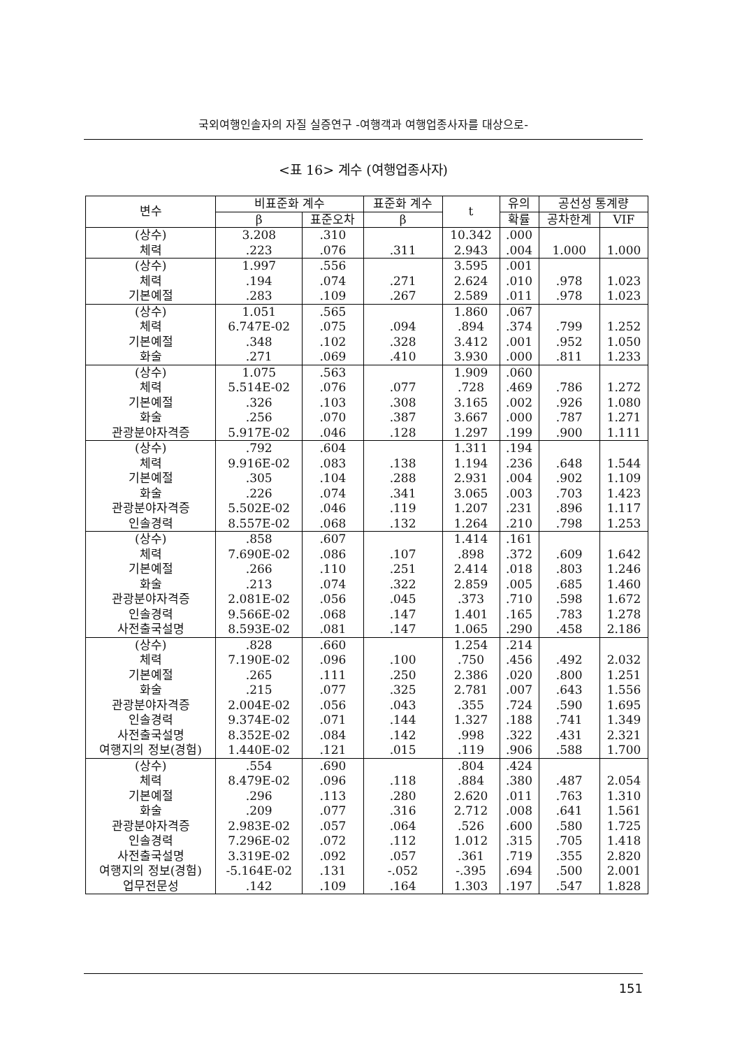국외여행인솔자의 자질 실증연구 -여행객과 여행업종사자를 대상으로-
<표 16> 계수 (여행업종사자)
| 변수 | 비표준화 계수 | | 표준화 계수 | t | 유의 | 공선성 통계량 | |
| --- | --- | --- | --- | --- | --- | --- | --- |
| | β | 표준오차 | β | | 확률 | 공차한계 | VIF |
| (상수) | 3.208 | .310 | | 10.342 | .000 | | |
| 체력 | .223 | .076 | .311 | 2.943 | .004 | 1.000 | 1.000 |
| (상수) | 1.997 | .556 | | 3.595 | .001 | | |
| 체력 | .194 | .074 | .271 | 2.624 | .010 | .978 | 1.023 |
| 기본예절 | .283 | .109 | .267 | 2.589 | .011 | .978 | 1.023 |
| (상수) | 1.051 | .565 | | 1.860 | .067 | | |
| 체력 | 6.747E-02 | .075 | .094 | .894 | .374 | .799 | 1.252 |
| 기본예절 | .348 | .102 | .328 | 3.412 | .001 | .952 | 1.050 |
| 화술 | .271 | .069 | .410 | 3.930 | .000 | .811 | 1.233 |
| (상수) | 1.075 | .563 | | 1.909 | .060 | | |
| 체력 | 5.514E-02 | .076 | .077 | .728 | .469 | .786 | 1.272 |
| 기본예절 | .326 | .103 | .308 | 3.165 | .002 | .926 | 1.080 |
| 화술 | .256 | .070 | .387 | 3.667 | .000 | .787 | 1.271 |
| 관광분야자격증 | 5.917E-02 | .046 | .128 | 1.297 | .199 | .900 | 1.111 |
| (상수) | .792 | .604 | | 1.311 | .194 | | |
| 체력 | 9.916E-02 | .083 | .138 | 1.194 | .236 | .648 | 1.544 |
| 기본예절 | .305 | .104 | .288 | 2.931 | .004 | .902 | 1.109 |
| 화술 | .226 | .074 | .341 | 3.065 | .003 | .703 | 1.423 |
| 관광분야자격증 | 5.502E-02 | .046 | .119 | 1.207 | .231 | .896 | 1.117 |
| 인솔경력 | 8.557E-02 | .068 | .132 | 1.264 | .210 | .798 | 1.253 |
| (상수) | .858 | .607 | | 1.414 | .161 | | |
| 체력 | 7.690E-02 | .086 | .107 | .898 | .372 | .609 | 1.642 |
| 기본예절 | .266 | .110 | .251 | 2.414 | .018 | .803 | 1.246 |
| 화술 | .213 | .074 | .322 | 2.859 | .005 | .685 | 1.460 |
| 관광분야자격증 | 2.081E-02 | .056 | .045 | .373 | .710 | .598 | 1.672 |
| 인솔경력 | 9.566E-02 | .068 | .147 | 1.401 | .165 | .783 | 1.278 |
| 사전출국설명 | 8.593E-02 | .081 | .147 | 1.065 | .290 | .458 | 2.186 |
| (상수) | .828 | .660 | | 1.254 | .214 | | |
| 체력 | 7.190E-02 | .096 | .100 | .750 | .456 | .492 | 2.032 |
| 기본예절 | .265 | .111 | .250 | 2.386 | .020 | .800 | 1.251 |
| 화술 | .215 | .077 | .325 | 2.781 | .007 | .643 | 1.556 |
| 관광분야자격증 | 2.004E-02 | .056 | .043 | .355 | .724 | .590 | 1.695 |
| 인솔경력 | 9.374E-02 | .071 | .144 | 1.327 | .188 | .741 | 1.349 |
| 사전출국설명 | 8.352E-02 | .084 | .142 | .998 | .322 | .431 | 2.321 |
| 여행지의 정보(경험) | 1.440E-02 | .121 | .015 | .119 | .906 | .588 | 1.700 |
| (상수) | .554 | .690 | | .804 | .424 | | |
| 체력 | 8.479E-02 | .096 | .118 | .884 | .380 | .487 | 2.054 |
| 기본예절 | .296 | .113 | .280 | 2.620 | .011 | .763 | 1.310 |
| 화술 | .209 | .077 | .316 | 2.712 | .008 | .641 | 1.561 |
| 관광분야자격증 | 2.983E-02 | .057 | .064 | .526 | .600 | .580 | 1.725 |
| 인솔경력 | 7.296E-02 | .072 | .112 | 1.012 | .315 | .705 | 1.418 |
| 사전출국설명 | 3.319E-02 | .092 | .057 | .361 | .719 | .355 | 2.820 |
| 여행지의 정보(경험) | -5.164E-02 | .131 | -.052 | -.395 | .694 | .500 | 2.001 |
| 업무전문성 | .142 | .109 | .164 | 1.303 | .197 | .547 | 1.828 |
151